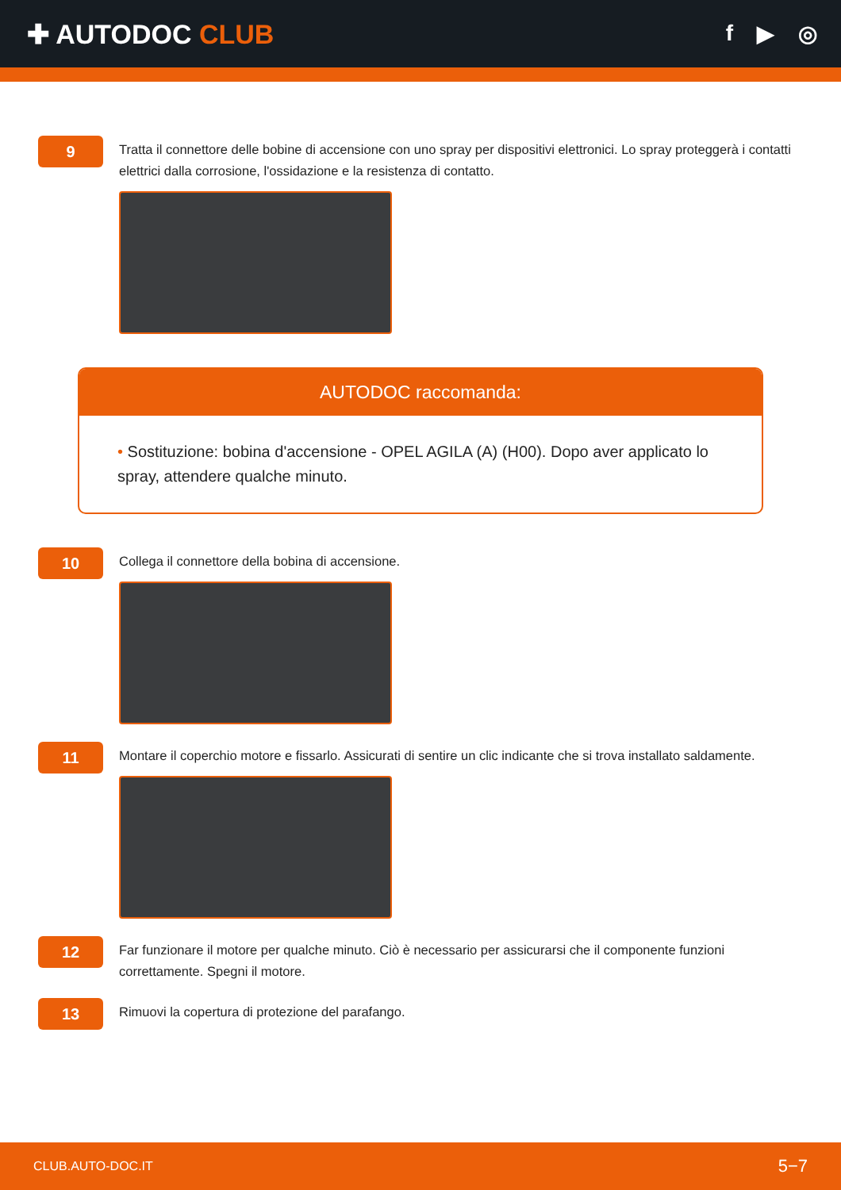✚ AUTODOC CLUB
f ▶ ◎
9
Tratta il connettore delle bobine di accensione con uno spray per dispositivi elettronici. Lo spray proteggerà i contatti elettrici dalla corrosione, l'ossidazione e la resistenza di contatto.
AUTODOC raccomanda:
• Sostituzione: bobina d'accensione - OPEL AGILA (A) (H00). Dopo aver applicato lo spray, attendere qualche minuto.
10
Collega il connettore della bobina di accensione.
11
Montare il coperchio motore e fissarlo. Assicurati di sentire un clic indicante che si trova installato saldamente.
12
Far funzionare il motore per qualche minuto. Ciò è necessario per assicurarsi che il componente funzioni correttamente. Spegni il motore.
13
Rimuovi la copertura di protezione del parafango.
CLUB.AUTO-DOC.IT 5−7